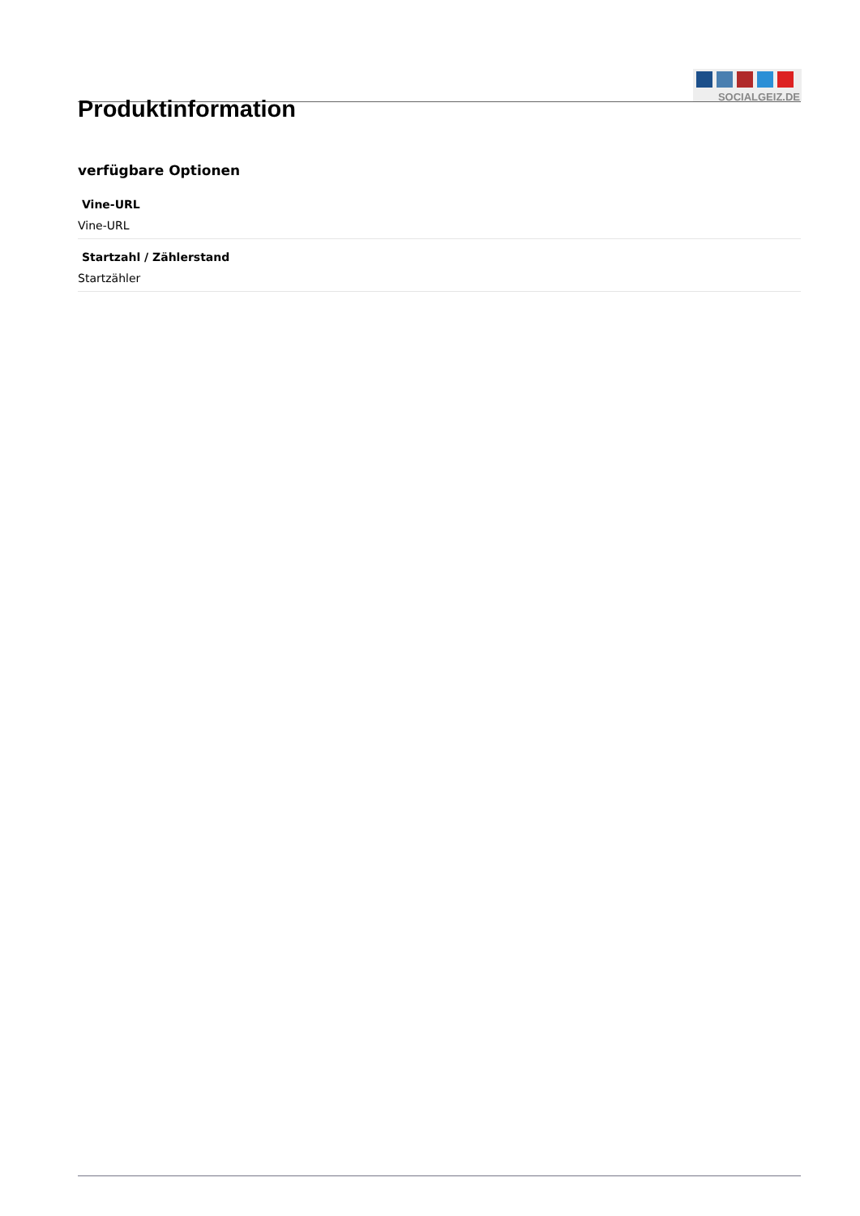SOCIALGEIZ.DE
Produktinformation
verfügbare Optionen
Vine-URL
Vine-URL
Startzahl / Zählerstand
Startzähler